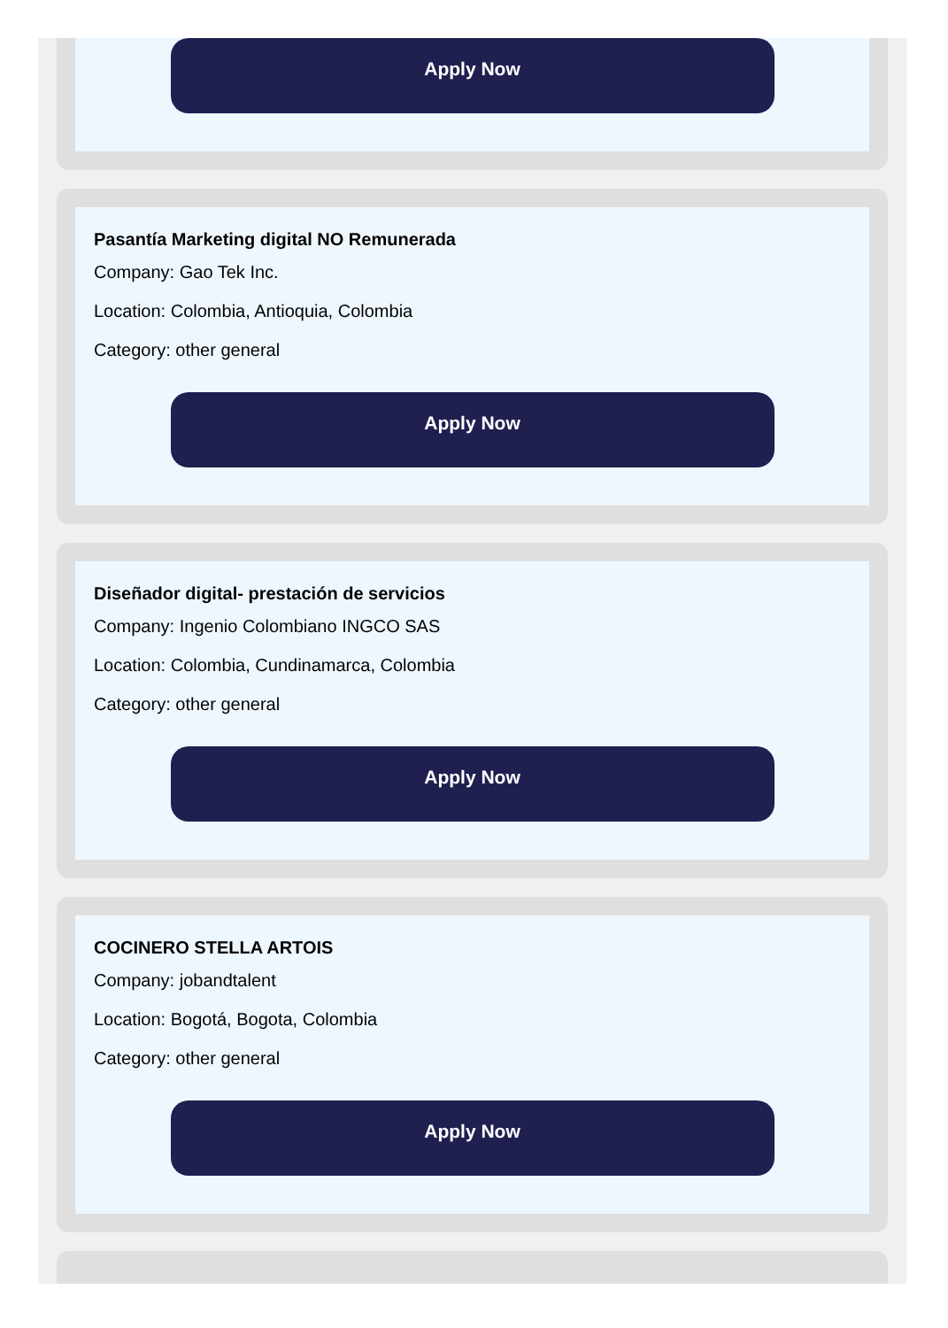Apply Now
Pasantía Marketing digital NO Remunerada
Company: Gao Tek Inc.
Location: Colombia, Antioquia, Colombia
Category: other general
Apply Now
Diseñador digital- prestación de servicios
Company: Ingenio Colombiano INGCO SAS
Location: Colombia, Cundinamarca, Colombia
Category: other general
Apply Now
COCINERO STELLA ARTOIS
Company: jobandtalent
Location: Bogotá, Bogota, Colombia
Category: other general
Apply Now